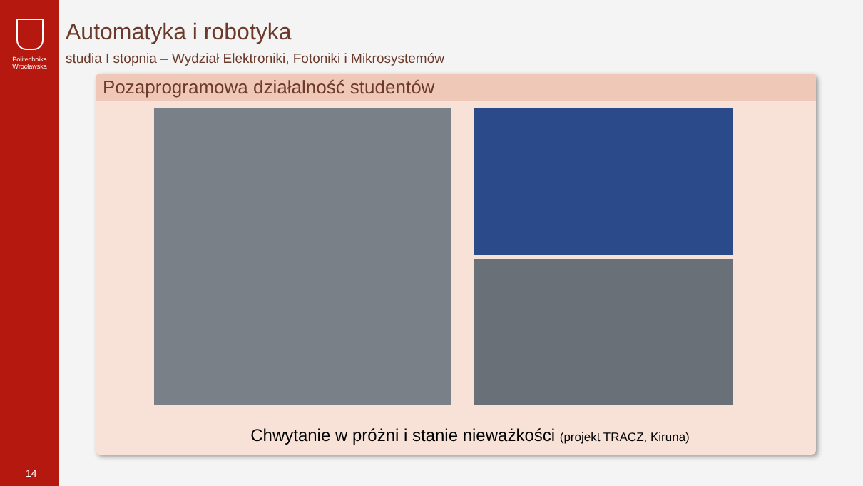Politechnika
Wrocławska
14
Automatyka i robotyka
studia I stopnia – Wydział Elektroniki, Fotoniki i Mikrosystemów
Pozaprogramowa działalność studentów
Chwytanie w próżni i stanie nieważkości (projekt TRACZ, Kiruna)